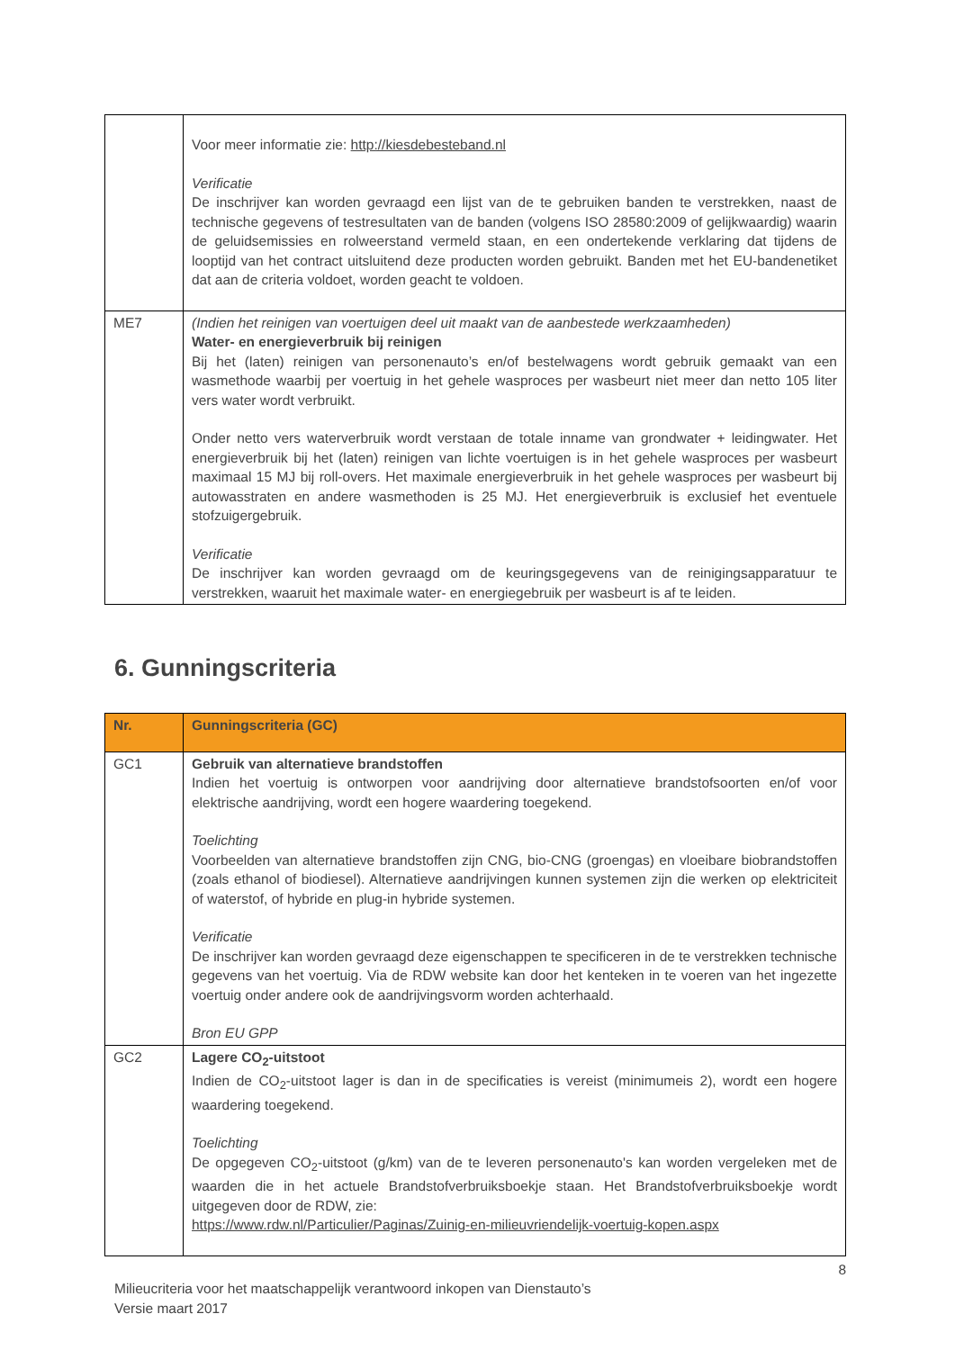| | Voor meer informatie zie: http://kiesdebesteband.nl Verificatie De inschrijver kan worden gevraagd een lijst van de te gebruiken banden te verstrekken, naast de technische gegevens of testresultaten van de banden (volgens ISO 28580:2009 of gelijkwaardig) waarin de geluidsemissies en rolweerstand vermeld staan, en een ondertekende verklaring dat tijdens de looptijd van het contract uitsluitend deze producten worden gebruikt. Banden met het EU-bandenetiket dat aan de criteria voldoet, worden geacht te voldoen. |
| ME7 | (Indien het reinigen van voertuigen deel uit maakt van de aanbestede werkzaamheden) Water- en energieverbruik bij reinigen Bij het (laten) reinigen van personenauto’s en/of bestelwagens wordt gebruik gemaakt van een wasmethode waarbij per voertuig in het gehele wasproces per wasbeurt niet meer dan netto 105 liter vers water wordt verbruikt. Onder netto vers waterverbruik wordt verstaan de totale inname van grondwater + leidingwater. Het energieverbruik bij het (laten) reinigen van lichte voertuigen is in het gehele wasproces per wasbeurt maximaal 15 MJ bij roll-overs. Het maximale energieverbruik in het gehele wasproces per wasbeurt bij autowasstraten en andere wasmethoden is 25 MJ. Het energieverbruik is exclusief het eventuele stofzuigergebruik. Verificatie De inschrijver kan worden gevraagd om de keuringsgegevens van de reinigingsapparatuur te verstrekken, waaruit het maximale water- en energiegebruik per wasbeurt is af te leiden. |
6. Gunningscriteria
| Nr. | Gunningscriteria (GC) |
| --- | --- |
| GC1 | Gebruik van alternatieve brandstoffen Indien het voertuig is ontworpen voor aandrijving door alternatieve brandstofsoorten en/of voor elektrische aandrijving, wordt een hogere waardering toegekend. Toelichting Voorbeelden van alternatieve brandstoffen zijn CNG, bio-CNG (groengas) en vloeibare biobrandstoffen (zoals ethanol of biodiesel). Alternatieve aandrijvingen kunnen systemen zijn die werken op elektriciteit of waterstof, of hybride en plug-in hybride systemen. Verificatie De inschrijver kan worden gevraagd deze eigenschappen te specificeren in de te verstrekken technische gegevens van het voertuig. Via de RDW website kan door het kenteken in te voeren van het ingezette voertuig onder andere ook de aandrijvingsvorm worden achterhaald. Bron EU GPP |
| GC2 | Lagere CO<sub>2</sub>-uitstoot Indien de CO<sub>2</sub>-uitstoot lager is dan in de specificaties is vereist (minimumeis 2), wordt een hogere waardering toegekend. Toelichting De opgegeven CO<sub>2</sub>-uitstoot (g/km) van de te leveren personenauto's kan worden vergeleken met de waarden die in het actuele Brandstofverbruiksboekje staan. Het Brandstofverbruiksboekje wordt uitgegeven door de RDW, zie: https://www.rdw.nl/Particulier/Paginas/Zuinig-en-milieuvriendelijk-voertuig-kopen.aspx |
8
Milieucriteria voor het maatschappelijk verantwoord inkopen van Dienstauto’s
Versie maart 2017